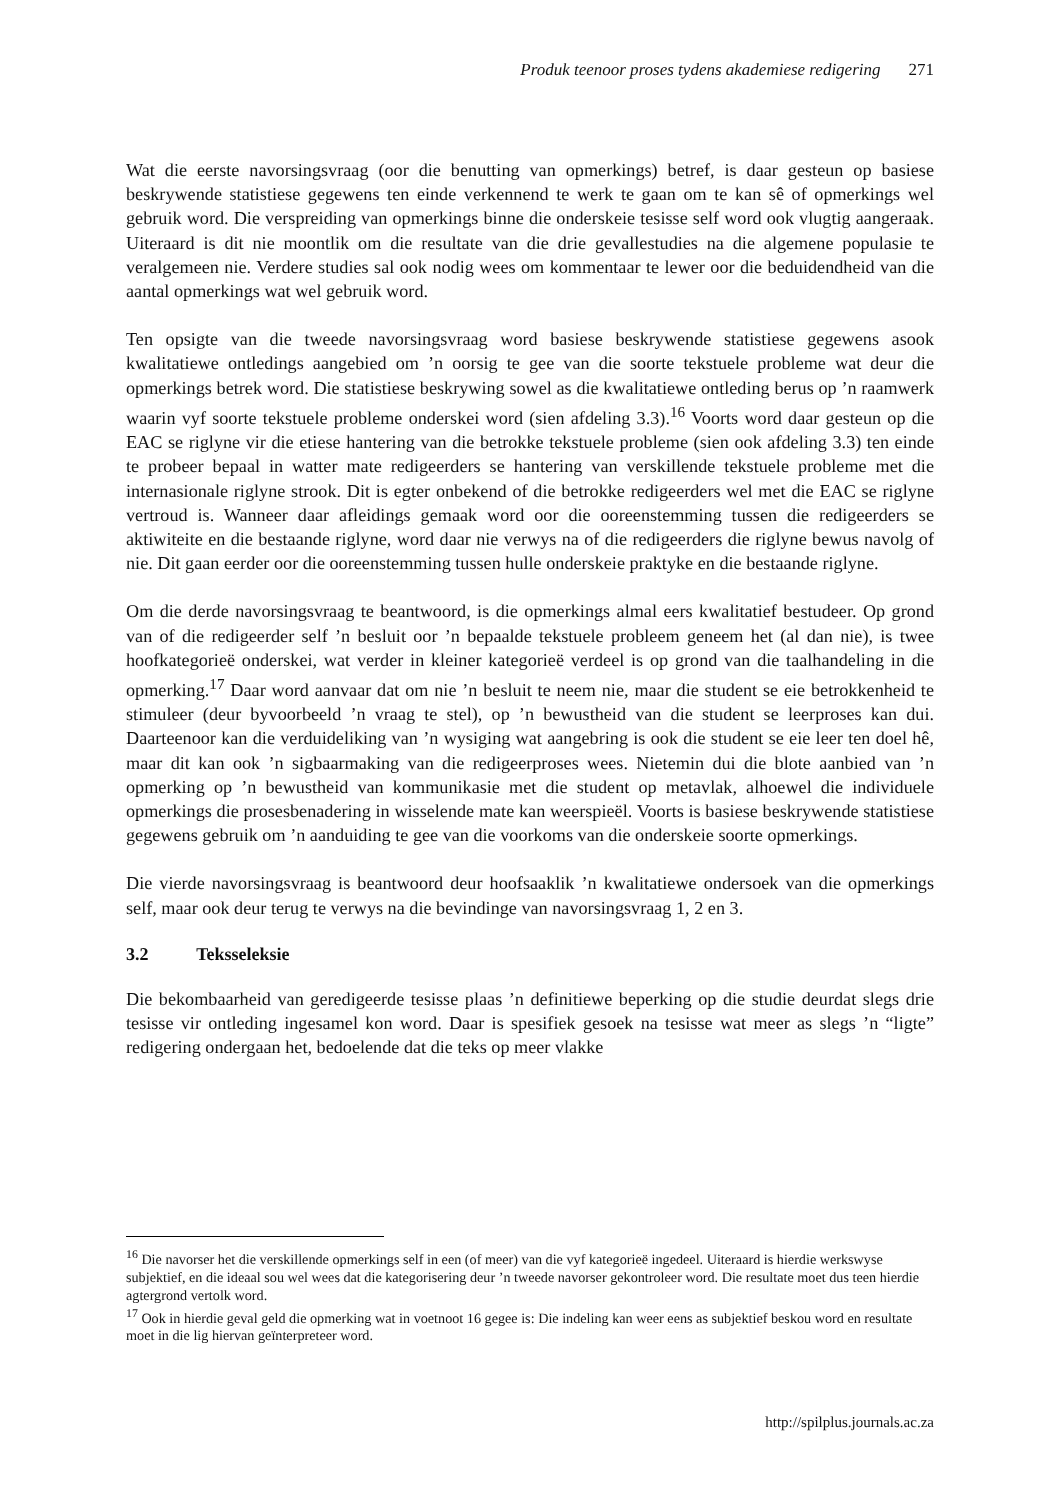Produk teenoor proses tydens akademiese redigering 271
Wat die eerste navorsingsvraag (oor die benutting van opmerkings) betref, is daar gesteun op basiese beskrywende statistiese gegewens ten einde verkennend te werk te gaan om te kan sê of opmerkings wel gebruik word. Die verspreiding van opmerkings binne die onderskeie tesisse self word ook vlugtig aangeraak. Uiteraard is dit nie moontlik om die resultate van die drie gevallestudies na die algemene populasie te veralgemeen nie. Verdere studies sal ook nodig wees om kommentaar te lewer oor die beduidendheid van die aantal opmerkings wat wel gebruik word.
Ten opsigte van die tweede navorsingsvraag word basiese beskrywende statistiese gegewens asook kwalitatiewe ontledings aangebied om ’n oorsig te gee van die soorte tekstuele probleme wat deur die opmerkings betrek word. Die statistiese beskrywing sowel as die kwalitatiewe ontleding berus op ’n raamwerk waarin vyf soorte tekstuele probleme onderskei word (sien afdeling 3.3).<sup>16</sup> Voorts word daar gesteun op die EAC se riglyne vir die etiese hantering van die betrokke tekstuele probleme (sien ook afdeling 3.3) ten einde te probeer bepaal in watter mate redigeerders se hantering van verskillende tekstuele probleme met die internasionale riglyne strook. Dit is egter onbekend of die betrokke redigeerders wel met die EAC se riglyne vertroud is. Wanneer daar afleidings gemaak word oor die ooreenstemming tussen die redigeerders se aktiwiteite en die bestaande riglyne, word daar nie verwys na of die redigeerders die riglyne bewus navolg of nie. Dit gaan eerder oor die ooreenstemming tussen hulle onderskeie praktyke en die bestaande riglyne.
Om die derde navorsingsvraag te beantwoord, is die opmerkings almal eers kwalitatief bestudeer. Op grond van of die redigeerder self ’n besluit oor ’n bepaalde tekstuele probleem geneem het (al dan nie), is twee hoofkategorieë onderskei, wat verder in kleiner kategorieë verdeel is op grond van die taalhandeling in die opmerking.<sup>17</sup> Daar word aanvaar dat om nie ’n besluit te neem nie, maar die student se eie betrokkenheid te stimuleer (deur byvoorbeeld ’n vraag te stel), op ’n bewustheid van die student se leerproses kan dui. Daarteenoor kan die verduideliking van ’n wysiging wat aangebring is ook die student se eie leer ten doel hê, maar dit kan ook ’n sigbaarmaking van die redigeerproses wees. Nietemin dui die blote aanbied van ’n opmerking op ’n bewustheid van kommunikasie met die student op metavlak, alhoewel die individuele opmerkings die prosesbenadering in wisselende mate kan weerspieël. Voorts is basiese beskrywende statistiese gegewens gebruik om ’n aanduiding te gee van die voorkoms van die onderskeie soorte opmerkings.
Die vierde navorsingsvraag is beantwoord deur hoofsaaklik ’n kwalitatiewe ondersoek van die opmerkings self, maar ook deur terug te verwys na die bevindinge van navorsingsvraag 1, 2 en 3.
3.2 Teksseleksie
Die bekombaarheid van geredigeerde tesisse plaas ’n definitiewe beperking op die studie deurdat slegs drie tesisse vir ontleding ingesamel kon word. Daar is spesifiek gesoek na tesisse wat meer as slegs ’n “ligte” redigering ondergaan het, bedoelende dat die teks op meer vlakke
<sup>16</sup> Die navorser het die verskillende opmerkings self in een (of meer) van die vyf kategorieë ingedeel. Uiteraard is hierdie werkswyse subjektief, en die ideaal sou wel wees dat die kategorisering deur ’n tweede navorser gekontroleer word. Die resultate moet dus teen hierdie agtergrond vertolk word.
<sup>17</sup> Ook in hierdie geval geld die opmerking wat in voetnoot 16 gegee is: Die indeling kan weer eens as subjektief beskou word en resultate moet in die lig hiervan geïnterpreteer word.
http://spilplus.journals.ac.za